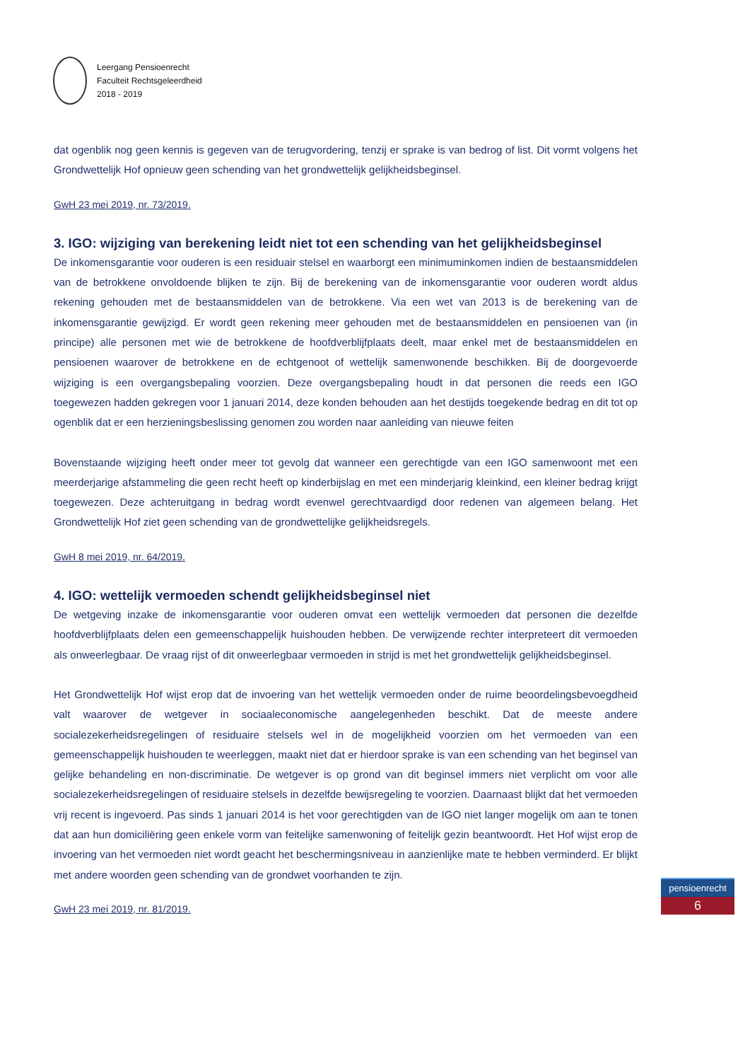Leergang Pensioenrecht
Faculteit Rechtsgeleerdheid
2018 - 2019
dat ogenblik nog geen kennis is gegeven van de terugvordering, tenzij er sprake is van bedrog of list. Dit vormt volgens het Grondwettelijk Hof opnieuw geen schending van het grondwettelijk gelijkheidsbeginsel.
GwH 23 mei 2019, nr. 73/2019.
3. IGO: wijziging van berekening leidt niet tot een schending van het gelijkheidsbeginsel
De inkomensgarantie voor ouderen is een residuair stelsel en waarborgt een minimuminkomen indien de bestaansmiddelen van de betrokkene onvoldoende blijken te zijn. Bij de berekening van de inkomensgarantie voor ouderen wordt aldus rekening gehouden met de bestaansmiddelen van de betrokkene. Via een wet van 2013 is de berekening van de inkomensgarantie gewijzigd. Er wordt geen rekening meer gehouden met de bestaansmiddelen en pensioenen van (in principe) alle personen met wie de betrokkene de hoofdverblijfplaats deelt, maar enkel met de bestaansmiddelen en pensioenen waarover de betrokkene en de echtgenoot of wettelijk samenwonende beschikken. Bij de doorgevoerde wijziging is een overgangsbepaling voorzien. Deze overgangsbepaling houdt in dat personen die reeds een IGO toegewezen hadden gekregen voor 1 januari 2014, deze konden behouden aan het destijds toegekende bedrag en dit tot op ogenblik dat er een herzieningsbeslissing genomen zou worden naar aanleiding van nieuwe feiten
Bovenstaande wijziging heeft onder meer tot gevolg dat wanneer een gerechtigde van een IGO samenwoont met een meerderjarige afstammeling die geen recht heeft op kinderbijslag en met een minderjarig kleinkind, een kleiner bedrag krijgt toegewezen. Deze achteruitgang in bedrag wordt evenwel gerechtvaardigd door redenen van algemeen belang. Het Grondwettelijk Hof ziet geen schending van de grondwettelijke gelijkheidsregels.
GwH 8 mei 2019, nr. 64/2019.
4. IGO: wettelijk vermoeden schendt gelijkheidsbeginsel niet
De wetgeving inzake de inkomensgarantie voor ouderen omvat een wettelijk vermoeden dat personen die dezelfde hoofdverblijfplaats delen een gemeenschappelijk huishouden hebben. De verwijzende rechter interpreteert dit vermoeden als onweerlegbaar. De vraag rijst of dit onweerlegbaar vermoeden in strijd is met het grondwettelijk gelijkheidsbeginsel.
Het Grondwettelijk Hof wijst erop dat de invoering van het wettelijk vermoeden onder de ruime beoordelingsbevoegdheid valt waarover de wetgever in sociaaleconomische aangelegenheden beschikt. Dat de meeste andere socialezekerheidsregelingen of residuaire stelsels wel in de mogelijkheid voorzien om het vermoeden van een gemeenschappelijk huishouden te weerleggen, maakt niet dat er hierdoor sprake is van een schending van het beginsel van gelijke behandeling en non-discriminatie. De wetgever is op grond van dit beginsel immers niet verplicht om voor alle socialezekerheidsregelingen of residuaire stelsels in dezelfde bewijsregeling te voorzien. Daarnaast blijkt dat het vermoeden vrij recent is ingevoerd. Pas sinds 1 januari 2014 is het voor gerechtigden van de IGO niet langer mogelijk om aan te tonen dat aan hun domiciliëring geen enkele vorm van feitelijke samenwoning of feitelijk gezin beantwoordt. Het Hof wijst erop de invoering van het vermoeden niet wordt geacht het beschermingsniveau in aanzienlijke mate te hebben verminderd. Er blijkt met andere woorden geen schending van de grondwet voorhanden te zijn.
GwH 23 mei 2019, nr. 81/2019.
pensioenrecht
6